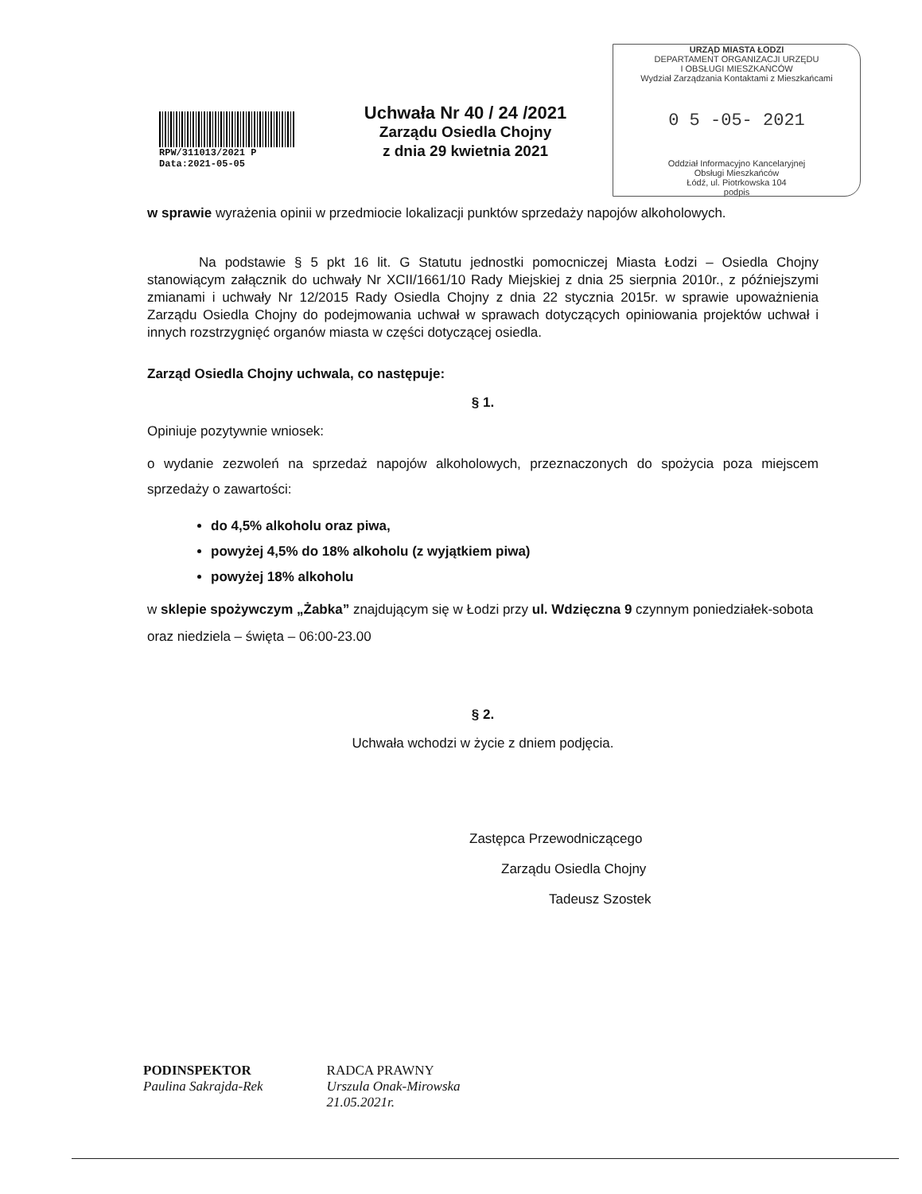RPW/311013/2021 P
Data:2021-05-05
Uchwała Nr 40 / 24 /2021
Zarządu Osiedla Chojny
z dnia 29 kwietnia 2021
URZĄD MIASTA ŁODZI
DEPARTAMENT ORGANIZACJI URZĘDU
I OBSŁUGI MIESZKAŃCÓW
Wydział Zarządzania Kontaktami z Mieszkańcami
0 5 -05- 2021
Oddział Informacyjno Kancelaryjnej
Obsługi Mieszkańców
Łódź, ul. Piotrkowska 104
podpis
w sprawie wyrażenia opinii w przedmiocie lokalizacji punktów sprzedaży napojów alkoholowych.
Na podstawie § 5 pkt 16 lit. G Statutu jednostki pomocniczej Miasta Łodzi – Osiedla Chojny stanowiącym załącznik do uchwały Nr XCII/1661/10 Rady Miejskiej z dnia 25 sierpnia 2010r., z późniejszymi zmianami i uchwały Nr 12/2015 Rady Osiedla Chojny z dnia 22 stycznia 2015r. w sprawie upoważnienia Zarządu Osiedla Chojny do podejmowania uchwał w sprawach dotyczących opiniowania projektów uchwał i innych rozstrzygnięć organów miasta w części dotyczącej osiedla.
Zarząd Osiedla Chojny uchwala, co następuje:
§ 1.
Opiniuje pozytywnie wniosek:
o wydanie zezwoleń na sprzedaż napojów alkoholowych, przeznaczonych do spożycia poza miejscem sprzedaży o zawartości:
do 4,5% alkoholu oraz piwa,
powyżej 4,5% do 18% alkoholu (z wyjątkiem piwa)
powyżej 18% alkoholu
w sklepie spożywczym „Żabka” znajdującym się w Łodzi przy ul. Wdzięczna 9 czynnym poniedziałek-sobota oraz niedziela – święta – 06:00-23.00
§ 2.
Uchwała wchodzi w życie z dniem podjęcia.
Zastępca Przewodniczącego
Zarządu Osiedla Chojny
Tadeusz Szostek
PODINSPEKTOR
Paulina Sakrajda-Rek
RADCA PRAWNY
Urszula Onak-Mirowska
21.05.2021r.